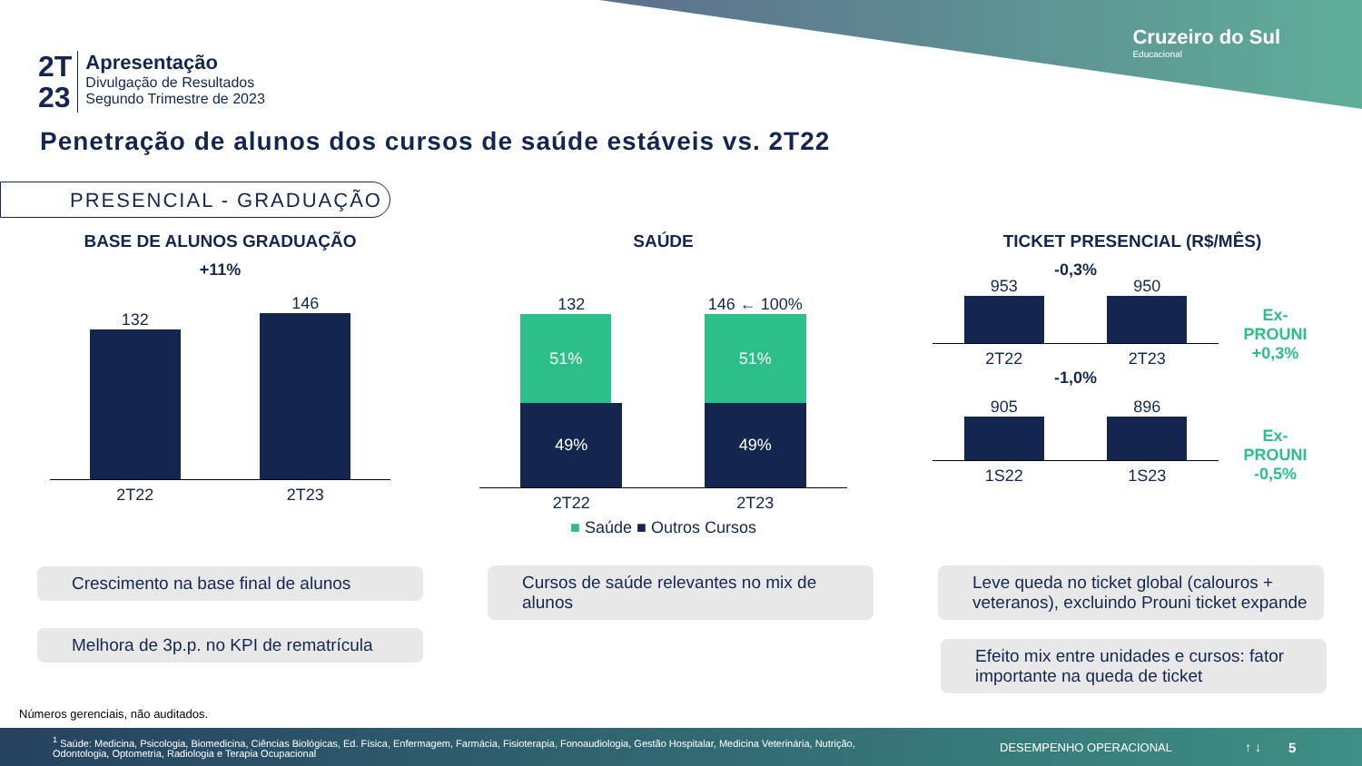Cruzeiro do Sul
Educacional
2T
23
Apresentação
Divulgação de Resultados
Segundo Trimestre de 2023
Penetração de alunos dos cursos de saúde estáveis vs. 2T22
PRESENCIAL - GRADUAÇÃO
BASE DE ALUNOS GRADUAÇÃO
+11%
132
146
2T22 2T23
SAÚDE
132
51%
49%
146 ← 100%
51%
49%
2T22 2T23
■ Saúde ■ Outros Cursos
TICKET PRESENCIAL (R$/MÊS)
-0,3%
953
950
2T22 2T23
-1,0%
905
896
1S22 1S23
Ex-
PROUNI
+0,3%
Ex-
PROUNI
-0,5%
Crescimento na base final de alunos
Melhora de 3p.p. no KPI de rematrícula
Cursos de saúde relevantes no mix de alunos
Leve queda no ticket global (calouros + veteranos), excluindo Prouni ticket expande
Efeito mix entre unidades e cursos: fator importante na queda de ticket
Números gerenciais, não auditados.
<sup>1</sup> Saúde: Medicina, Psicologia, Biomedicina, Ciências Biológicas, Ed. Física, Enfermagem, Farmácia, Fisioterapia, Fonoaudiologia, Gestão Hospitalar, Medicina Veterinária, Nutrição, Odontologia, Optometria, Radiologia e Terapia Ocupacional
DESEMPENHO OPERACIONAL ↑ ↓ 5